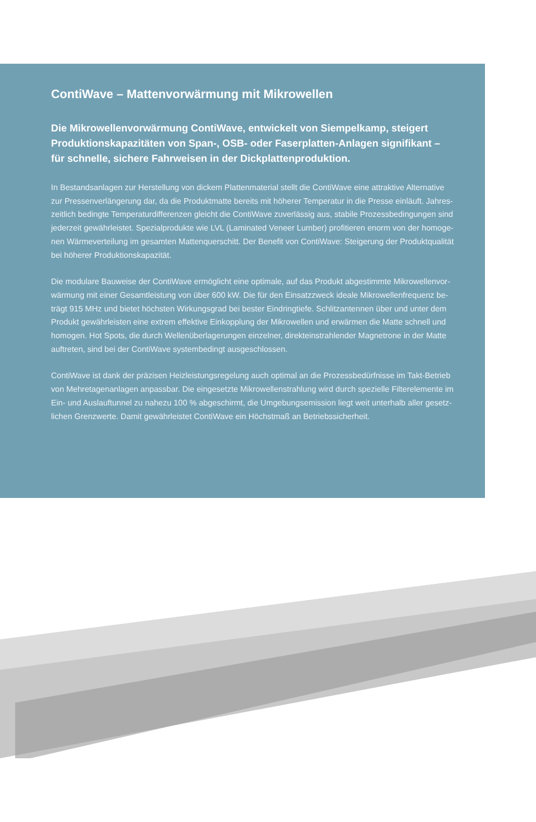ContiWave – Mattenvorwärmung mit Mikrowellen
Die Mikrowellenvorwärmung ContiWave, entwickelt von Siempelkamp, steigert Produktionskapazitäten von Span-, OSB- oder Faserplatten-Anlagen signifikant – für schnelle, sichere Fahrweisen in der Dickplattenproduktion.
In Bestandsanlagen zur Herstellung von dickem Plattenmaterial stellt die ContiWave eine attraktive Alternative zur Pressenverlängerung dar, da die Produktmatte bereits mit höherer Temperatur in die Presse einläuft. Jahres­zeitlich bedingte Temperaturdifferenzen gleicht die ContiWave zuverlässig aus, stabile Prozessbedingungen sind jederzeit gewährleistet. Spezialprodukte wie LVL (Laminated Veneer Lumber) profitieren enorm von der homoge­nen Wärmeverteilung im gesamten Mattenquerschitt. Der Benefit von ContiWave: Steigerung der Produktqualität bei höherer Produktionskapazität.
Die modulare Bauweise der ContiWave ermöglicht eine optimale, auf das Produkt abgestimmte Mikrowellenvor­wärmung mit einer Gesamtleistung von über 600 kW. Die für den Einsatzzweck ideale Mikrowellenfrequenz be­trägt 915 MHz und bietet höchsten Wirkungsgrad bei bester Eindringtiefe. Schlitzantennen über und unter dem Produkt gewährleisten eine extrem effektive Einkopplung der Mikrowellen und erwärmen die Matte schnell und homogen. Hot Spots, die durch Wellenüberlagerungen einzelner, direkteinstrahlender Magnetrone in der Matte auftreten, sind bei der ContiWave systembedingt ausgeschlossen.
ContiWave ist dank der präzisen Heizleistungsregelung auch optimal an die Prozessbedürfnisse im Takt-Betrieb von Mehretagenanlagen anpassbar. Die eingesetzte Mikrowellenstrahlung wird durch spezielle Filterelemente im Ein- und Auslauftunnel zu nahezu 100 % abgeschirmt, die Umgebungsemission liegt weit unterhalb aller gesetz­lichen Grenzwerte. Damit gewährleistet ContiWave ein Höchstmaß an Betriebssicherheit.